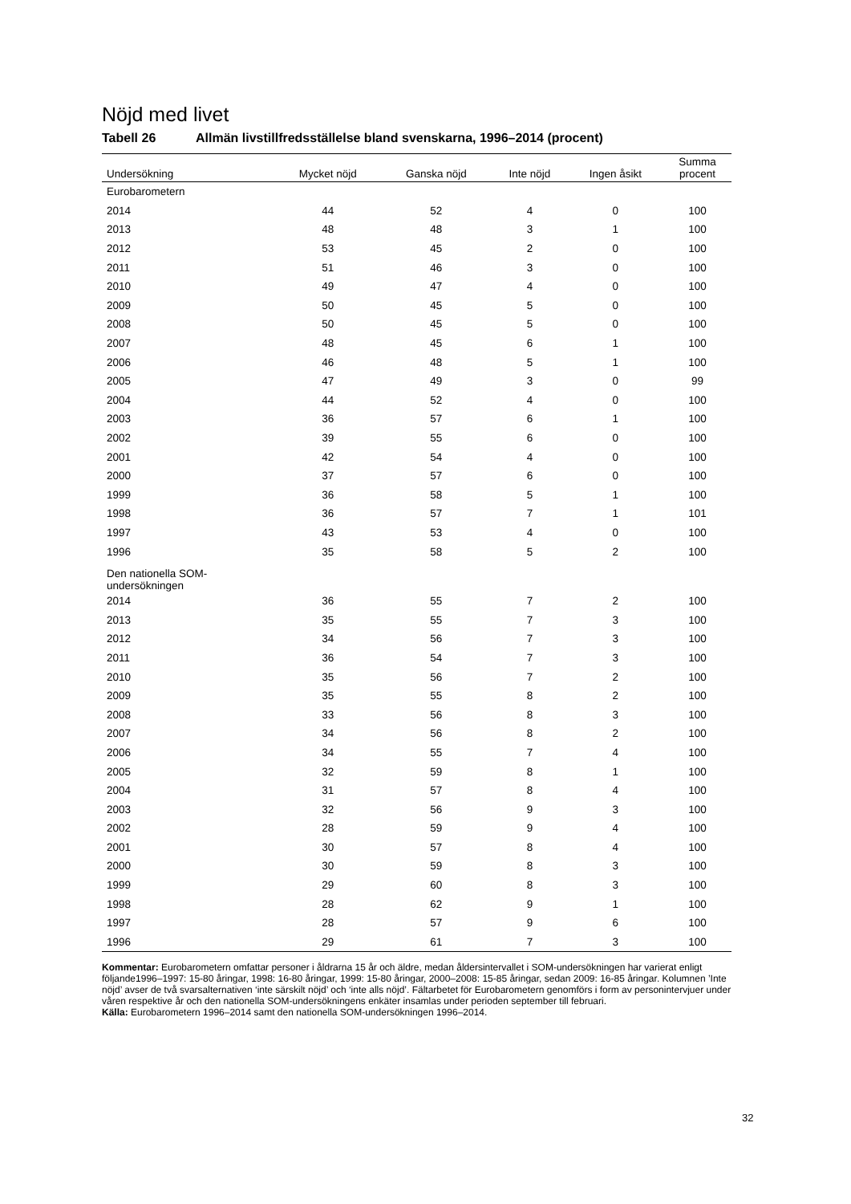Nöjd med livet
Tabell 26 Allmän livstillfredsställelse bland svenskarna, 1996–2014 (procent)
| Undersökning | Mycket nöjd | Ganska nöjd | Inte nöjd | Ingen åsikt | Summa procent |
| --- | --- | --- | --- | --- | --- |
| Eurobarometern | | | | | |
| 2014 | 44 | 52 | 4 | 0 | 100 |
| 2013 | 48 | 48 | 3 | 1 | 100 |
| 2012 | 53 | 45 | 2 | 0 | 100 |
| 2011 | 51 | 46 | 3 | 0 | 100 |
| 2010 | 49 | 47 | 4 | 0 | 100 |
| 2009 | 50 | 45 | 5 | 0 | 100 |
| 2008 | 50 | 45 | 5 | 0 | 100 |
| 2007 | 48 | 45 | 6 | 1 | 100 |
| 2006 | 46 | 48 | 5 | 1 | 100 |
| 2005 | 47 | 49 | 3 | 0 | 99 |
| 2004 | 44 | 52 | 4 | 0 | 100 |
| 2003 | 36 | 57 | 6 | 1 | 100 |
| 2002 | 39 | 55 | 6 | 0 | 100 |
| 2001 | 42 | 54 | 4 | 0 | 100 |
| 2000 | 37 | 57 | 6 | 0 | 100 |
| 1999 | 36 | 58 | 5 | 1 | 100 |
| 1998 | 36 | 57 | 7 | 1 | 101 |
| 1997 | 43 | 53 | 4 | 0 | 100 |
| 1996 | 35 | 58 | 5 | 2 | 100 |
| Den nationella SOM-undersökningen | | | | | |
| 2014 | 36 | 55 | 7 | 2 | 100 |
| 2013 | 35 | 55 | 7 | 3 | 100 |
| 2012 | 34 | 56 | 7 | 3 | 100 |
| 2011 | 36 | 54 | 7 | 3 | 100 |
| 2010 | 35 | 56 | 7 | 2 | 100 |
| 2009 | 35 | 55 | 8 | 2 | 100 |
| 2008 | 33 | 56 | 8 | 3 | 100 |
| 2007 | 34 | 56 | 8 | 2 | 100 |
| 2006 | 34 | 55 | 7 | 4 | 100 |
| 2005 | 32 | 59 | 8 | 1 | 100 |
| 2004 | 31 | 57 | 8 | 4 | 100 |
| 2003 | 32 | 56 | 9 | 3 | 100 |
| 2002 | 28 | 59 | 9 | 4 | 100 |
| 2001 | 30 | 57 | 8 | 4 | 100 |
| 2000 | 30 | 59 | 8 | 3 | 100 |
| 1999 | 29 | 60 | 8 | 3 | 100 |
| 1998 | 28 | 62 | 9 | 1 | 100 |
| 1997 | 28 | 57 | 9 | 6 | 100 |
| 1996 | 29 | 61 | 7 | 3 | 100 |
Kommentar: Eurobarometern omfattar personer i åldrarna 15 år och äldre, medan åldersintervallet i SOM-undersökningen har varierat enligt följande1996–1997: 15-80 åringar, 1998: 16-80 åringar, 1999: 15-80 åringar, 2000–2008: 15-85 åringar, sedan 2009: 16-85 åringar. Kolumnen ’Inte nöjd’ avser de två svarsalternativen ‘inte särskilt nöjd’ och ‘inte alls nöjd’. Fältarbetet för Eurobarometern genomförs i form av personintervjuer under våren respektive år och den nationella SOM-undersökningens enkäter insamlas under perioden september till februari.
Källa: Eurobarometern 1996–2014 samt den nationella SOM-undersökningen 1996–2014.
32